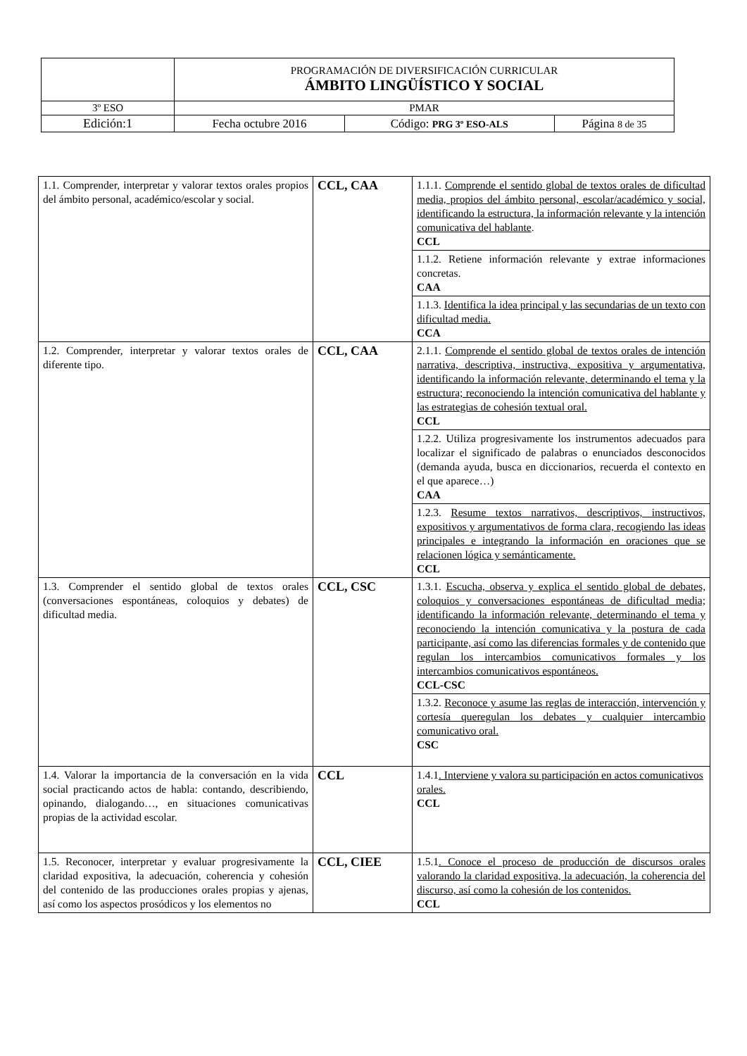| | PROGRAMACIÓN DE DIVERSIFICACIÓN CURRICULAR ÁMBITO LINGÜÍSTICO Y SOCIAL | | |
| 3º ESO | PMAR | | |
| Edición:1 | Fecha octubre 2016 | Código: PRG 3º ESO-ALS | Página 8 de 35 |
| 1.1. Comprender, interpretar y valorar textos orales propios del ámbito personal, académico/escolar y social. | CCL, CAA | 1.1.1. Comprende el sentido global de textos orales de dificultad media, propios del ámbito personal, escolar/académico y social, identificando la estructura, la información relevante y la intención comunicativa del hablante . CCL |
| | | 1.1.2. Retiene información relevante y extrae informaciones concretas. CAA |
| | | 1.1.3. Identifica la idea principal y las secundarias de un texto con dificultad media. CCA |
| 1.2. Comprender, interpretar y valorar textos orales de diferente tipo. | CCL, CAA | 2.1.1. Comprende el sentido global de textos orales de intención narrativa, descriptiva, instructiva, expositiva y argumentativa, identificando la información relevante, determinando el tema y la estructura; reconociendo la intención comunicativa del hablante y las estrategias de cohesión textual oral. CCL |
| | | 1.2.2. Utiliza progresivamente los instrumentos adecuados para localizar el significado de palabras o enunciados desconocidos (demanda ayuda, busca en diccionarios, recuerda el contexto en el que aparece…) CAA |
| | | 1.2.3. Resume textos narrativos, descriptivos, instructivos, expositivos y argumentativos de forma clara, recogiendo las ideas principales e integrando la información en oraciones que se relacionen lógica y semánticamente. CCL |
| 1.3. Comprender el sentido global de textos orales (conversaciones espontáneas, coloquios y debates) de dificultad media. | CCL, CSC | 1.3.1. Escucha, observa y explica el sentido global de debates, coloquios y conversaciones espontáneas de dificultad media; identificando la información relevante, determinando el tema y reconociendo la intención comunicativa y la postura de cada participante, así como las diferencias formales y de contenido que regulan los intercambios comunicativos formales y los intercambios comunicativos espontáneos. CCL-CSC |
| | | 1.3.2. Reconoce y asume las reglas de interacción, intervención y cortesía queregulan los debates y cualquier intercambio comunicativo oral. CSC |
| 1.4. Valorar la importancia de la conversación en la vida social practicando actos de habla: contando, describiendo, opinando, dialogando…, en situaciones comunicativas propias de la actividad escolar. | CCL | 1.4.1 . Interviene y valora su participación en actos comunicativos orales. CCL |
| 1.5. Reconocer, interpretar y evaluar progresivamente la claridad expositiva, la adecuación, coherencia y cohesión del contenido de las producciones orales propias y ajenas, así como los aspectos prosódicos y los elementos no | CCL, CIEE | 1.5.1 . Conoce el proceso de producción de discursos orales valorando la claridad expositiva, la adecuación, la coherencia del discurso, así como la cohesión de los contenidos. CCL |